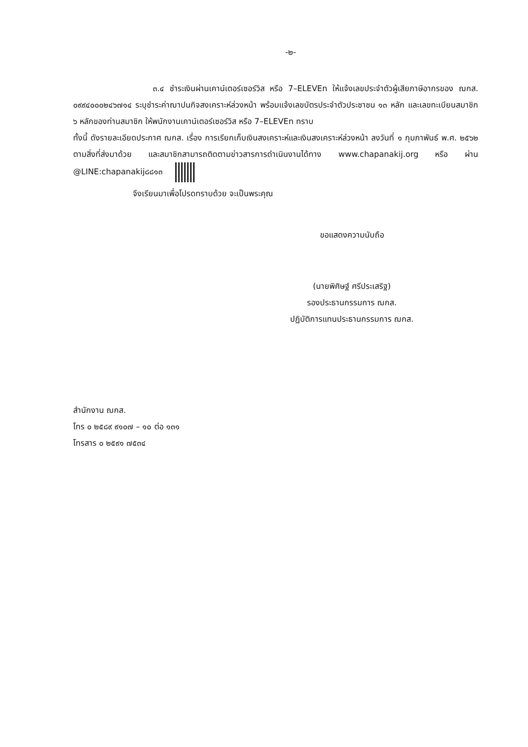-๒-
๓.๔ ชำระเงินผ่านเคาน์เตอร์เซอร์วิส หรือ 7–ELEVEn ให้แจ้งเลขประจำตัวผู้เสียภาษีอากรของ ฌกส. ๐๙๙๔๐๐๐๒๔๖๗๑๔ ระบุชำระค่าฌาปนกิจสงเคราะห์ล่วงหน้า พร้อมแจ้งเลขบัตรประจำตัวประชาชน ๑๓ หลัก และเลขทะเบียนสมาชิก ๖ หลักของท่านสมาชิก ให้พนักงานเคาน์เตอร์เซอร์วิส หรือ 7–ELEVEn ทราบ
ทั้งนี้ ดังรายละเอียดประกาศ ฌกส. เรื่อง การเรียกเก็บเงินสงเคราะห์และเงินสงเคราะห์ล่วงหน้า ลงวันที่ ๑ กุมภาพันธ์ พ.ศ. ๒๕๖๒ ตามสิ่งที่ส่งมาด้วย และสมาชิกสามารถติดตามข่าวสารการดำเนินงานได้ทาง www.chapanakij.org หรือ ผ่าน @LINE:chapanakij๘๘๑๓
จึงเรียนมาเพื่อโปรดทราบด้วย จะเป็นพระคุณ
ขอแสดงความนับถือ
(นายพิศิษฐ์ ศรีประเสริฐ)
รองประธานกรรมการ ฌกส.
ปฏิบัติการแทนประธานกรรมการ ฌกส.
สำนักงาน ฌกส.
โทร ๐ ๒๕๘๙ ๙๑๐๗ – ๑๐ ต่อ ๑๓๑
โทรสาร ๐ ๒๕๙๑ ๗๕๓๔